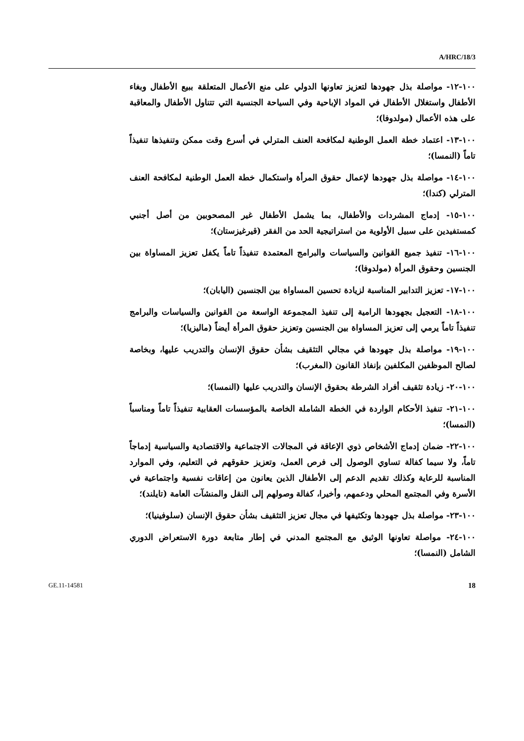A/HRC/18/3
١٠٠-١٢- مواصلة بذل جهودها لتعزيز تعاونها الدولي على منع الأعمال المتعلقة ببيع الأطفال وبغاء الأطفال واستغلال الأطفال في المواد الإباحية وفي السياحة الجنسية التي تتناول الأطفال والمعاقبة على هذه الأعمال (مولدوفا)؛
١٠٠-١٣- اعتماد خطة العمل الوطنية لمكافحة العنف المترلي في أسرع وقت ممكن وتنفيذها تنفيذاً تاماً (النمسا)؛
١٠٠-١٤- مواصلة بذل جهودها لإعمال حقوق المرأة واستكمال خطة العمل الوطنية لمكافحة العنف المترلي (كندا)؛
١٠٠-١٥- إدماج المشردات والأطفال، بما يشمل الأطفال غير المصحوبين من أصل أجنبي كمستفيدين على سبيل الأولوية من استراتيجية الحد من الفقر (قيرغيزستان)؛
١٠٠-١٦- تنفيذ جميع القوانين والسياسات والبرامج المعتمدة تنفيذاً تاماً يكفل تعزيز المساواة بين الجنسين وحقوق المرأة (مولدوفا)؛
١٠٠-١٧- تعزيز التدابير المناسبة لزيادة تحسين المساواة بين الجنسين (اليابان)؛
١٠٠-١٨- التعجيل بجهودها الرامية إلى تنفيذ المجموعة الواسعة من القوانين والسياسات والبرامج تنفيذاً تاماً يرمي إلى تعزيز المساواة بين الجنسين وتعزيز حقوق المرأة أيضاً (ماليزيا)؛
١٠٠-١٩- مواصلة بذل جهودها في مجالي التثقيف بشأن حقوق الإنسان والتدريب عليها، وبخاصة لصالح الموظفين المكلفين بإنفاذ القانون (المغرب)؛
١٠٠-٢٠- زيادة تثقيف أفراد الشرطة بحقوق الإنسان والتدريب عليها (النمسا)؛
١٠٠-٢١- تنفيذ الأحكام الواردة في الخطة الشاملة الخاصة بالمؤسسات العقابية تنفيذاً تاماً ومناسباً (النمسا)؛
١٠٠-٢٢- ضمان إدماج الأشخاص ذوي الإعاقة في المجالات الاجتماعية والاقتصادية والسياسية إدماجاً تاماً، ولا سيما كفالة تساوي الوصول إلى فرص العمل، وتعزيز حقوقهم في التعليم، وفي الموارد المناسبة للرعاية وكذلك تقديم الدعم إلى الأطفال الذين يعانون من إعاقات نفسية واجتماعية في الأسرة وفي المجتمع المحلي ودعمهم، وأخيرا، كفالة وصولهم إلى النقل والمنشآت العامة (تايلند)؛
١٠٠-٢٣- مواصلة بذل جهودها وتكثيفها في مجال تعزيز التثقيف بشأن حقوق الإنسان (سلوفينيا)؛
١٠٠-٢٤- مواصلة تعاونها الوثيق مع المجتمع المدني في إطار متابعة دورة الاستعراض الدوري الشامل (النمسا)؛
GE.11-14581 18